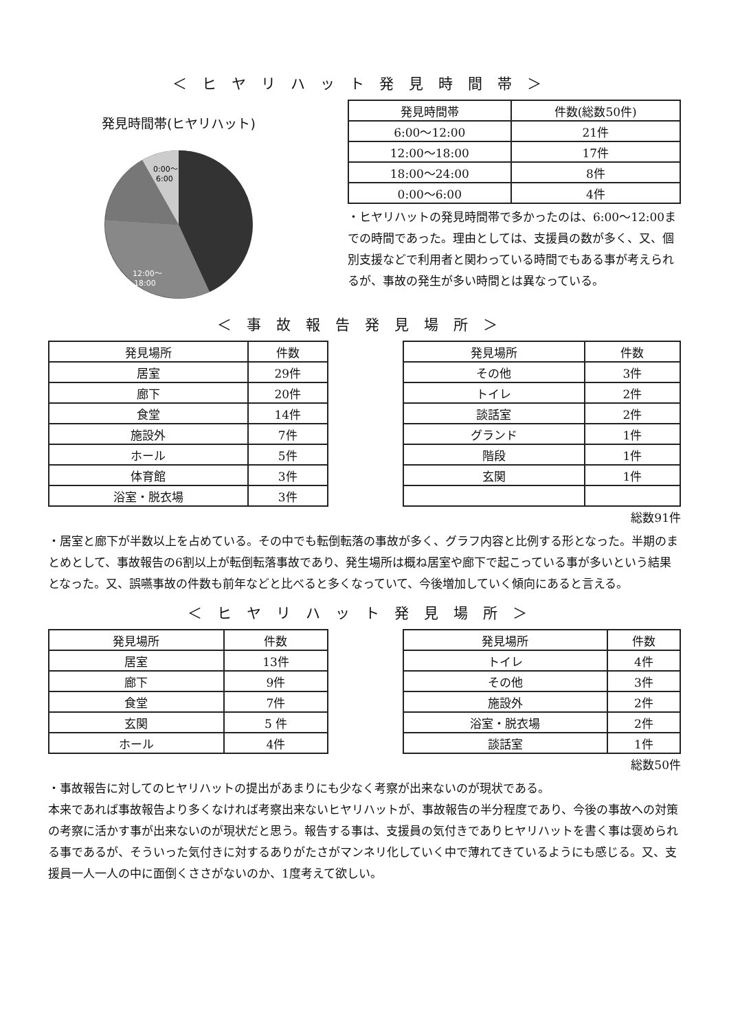＜ヒヤリハット発見時間帯＞
発見時間帯(ヒヤリハット)
0:00～
6:00
12:00～
18:00
| 発見時間帯 | 件数(総数50件) |
| --- | --- |
| 6:00～12:00 | 21件 |
| 12:00～18:00 | 17件 |
| 18:00～24:00 | 8件 |
| 0:00～6:00 | 4件 |
・ヒヤリハットの発見時間帯で多かったのは、6:00～12:00までの時間であった。理由としては、支援員の数が多く、又、個別支援などで利用者と関わっている時間でもある事が考えられるが、事故の発生が多い時間とは異なっている。
＜事故報告発見場所＞
| 発見場所 | 件数 |
| --- | --- |
| 居室 | 29件 |
| 廊下 | 20件 |
| 食堂 | 14件 |
| 施設外 | 7件 |
| ホール | 5件 |
| 体育館 | 3件 |
| 浴室・脱衣場 | 3件 |
| 発見場所 | 件数 |
| --- | --- |
| その他 | 3件 |
| トイレ | 2件 |
| 談話室 | 2件 |
| グランド | 1件 |
| 階段 | 1件 |
| 玄関 | 1件 |
総数91件
・居室と廊下が半数以上を占めている。その中でも転倒転落の事故が多く、グラフ内容と比例する形となった。半期のまとめとして、事故報告の6割以上が転倒転落事故であり、発生場所は概ね居室や廊下で起こっている事が多いという結果となった。又、誤嚥事故の件数も前年などと比べると多くなっていて、今後増加していく傾向にあると言える。
＜ヒヤリハット発見場所＞
| 発見場所 | 件数 |
| --- | --- |
| 居室 | 13件 |
| 廊下 | 9件 |
| 食堂 | 7件 |
| 玄関 | 5 件 |
| ホール | 4件 |
| 発見場所 | 件数 |
| --- | --- |
| トイレ | 4件 |
| その他 | 3件 |
| 施設外 | 2件 |
| 浴室・脱衣場 | 2件 |
| 談話室 | 1件 |
総数50件
・事故報告に対してのヒヤリハットの提出があまりにも少なく考察が出来ないのが現状である。
本来であれば事故報告より多くなければ考察出来ないヒヤリハットが、事故報告の半分程度であり、今後の事故への対策の考察に活かす事が出来ないのが現状だと思う。報告する事は、支援員の気付きでありヒヤリハットを書く事は褒められる事であるが、そういった気付きに対するありがたさがマンネリ化していく中で薄れてきているようにも感じる。又、支援員一人一人の中に面倒くささがないのか、1度考えて欲しい。